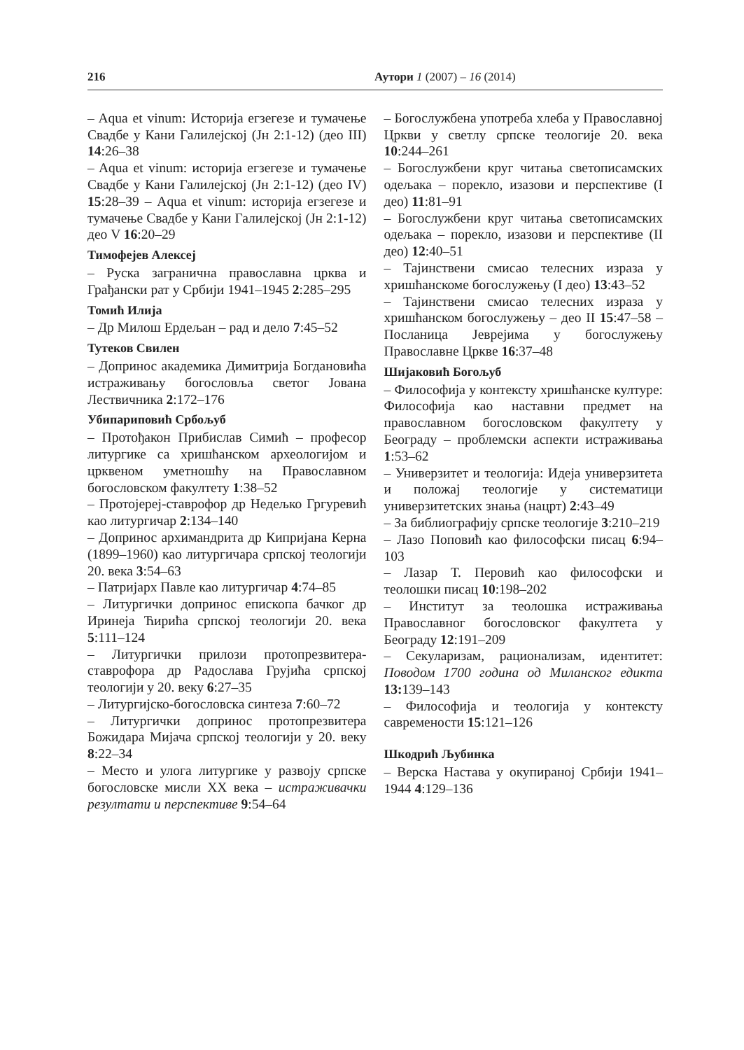216 Аутори 1 (2007) – 16 (2014)
– Aqua et vinum: Историја егзегезе и тумачење Свадбе у Кани Галилејској (Јн 2:1-12) (део III) 14:26–38
– Aqua et vinum: историја егзегезе и тумачење Свадбе у Кани Галилејској (Јн 2:1-12) (део IV) 15:28–39 – Aqua et vinum: историја егзегезе и тумачење Свадбе у Кани Галилејској (Јн 2:1-12) део V 16:20–29
Тимофејев Алексеј
– Руска заграничнa православна црква и Грађански рат у Србији 1941–1945 2:285–295
Томић Илија
– Др Милош Ердељан – рад и дело 7:45–52
Тутеков Свилен
– Допринос академика Димитрија Богдановића истраживању богословља светог Јована Лествичника 2:172–176
Убипариповић Србољуб
– Протођакон Прибислав Симић – професор литургике са хришћанском археологијом и црквеном уметношћу на Православном богословском факултету 1:38–52
– Протојереј-ставрофор др Недељко Гргуревић као литургичар 2:134–140
– Допринос архимандрита др Кипријана Керна (1899–1960) као литургичара српској теологији 20. века 3:54–63
– Патријарх Павле као литургичар 4:74–85
– Литургички допринос епископа бачког др Иринеја Ћирића српској теологији 20. века 5:111–124
– Литургички прилози протопрезвитера-ставрофора др Радослава Грујића српској теологији у 20. веку 6:27–35
– Литургијско-богословска синтеза 7:60–72
– Литургички допринос протопрезвитера Божидара Мијача српској теологији у 20. веку 8:22–34
– Место и улога литургике у развоју српске богословске мисли XX века – истраживачки резултати и перспективе 9:54–64
– Богослужбена употреба хлеба у Православној Цркви у светлу српске теологије 20. века 10:244–261
– Богослужбени круг читања светописамских одељака – порекло, изазови и перспективе (I део) 11:81–91
– Богослужбени круг читања светописамских одељака – порекло, изазови и перспективе (II део) 12:40–51
– Тајинствени смисао телесних израза у хришћанскоме богослужењу (I део) 13:43–52
– Тајинствени смисао телесних израза у хришћанском богослужењу – део II 15:47–58 – Посланица Јеврејима у богослужењу Православне Цркве 16:37–48
Шијаковић Богољуб
– Философија у контексту хришћанске културе: Философија као наставни предмет на православном богословском факултету у Београду – проблемски аспекти истраживања 1:53–62
– Универзитет и теологија: Идеја универзитета и положај теологије у систематици универзитетских знања (нацрт) 2:43–49
– За библиографију српске теологије 3:210–219
– Лазо Поповић као философски писац 6:94–103
– Лазар Т. Перовић као философски и теолошки писац 10:198–202
– Институт за теолошка истраживања Православног богословског факултета у Београду 12:191–209
– Секуларизам, рационализам, идентитет: Поводом 1700 година од Миланског едикта 13: 139–143
– Философија и теологија у контексту савремености 15:121–126
Шкодрић Љубинка
– Верска Настава у окупираној Србији 1941–1944 4:129–136